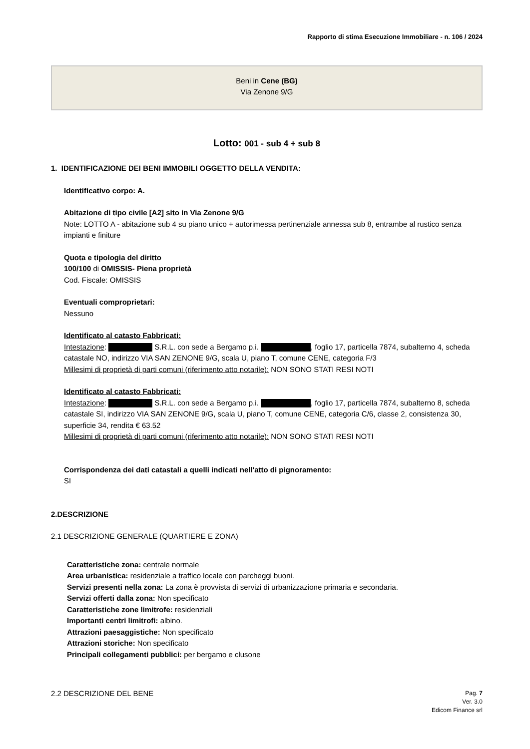Rapporto di stima Esecuzione Immobiliare - n. 106 / 2024
Beni in Cene (BG)
Via Zenone 9/G
Lotto: 001 - sub 4 + sub 8
1. IDENTIFICAZIONE DEI BENI IMMOBILI OGGETTO DELLA VENDITA:
Identificativo corpo: A.
Abitazione di tipo civile [A2] sito in Via Zenone 9/G
Note: LOTTO A - abitazione sub 4 su piano unico + autorimessa pertinenziale annessa sub 8, entrambe al rustico senza impianti e finiture
Quota e tipologia del diritto
100/100 di OMISSIS- Piena proprietà
Cod. Fiscale: OMISSIS
Eventuali comproprietari:
Nessuno
Identificato al catasto Fabbricati:
Intestazione: S.R.L. con sede a Bergamo p.i. , foglio 17, particella 7874, subalterno 4, scheda catastale NO, indirizzo VIA SAN ZENONE 9/G, scala U, piano T, comune CENE, categoria F/3
Millesimi di proprietà di parti comuni (riferimento atto notarile): NON SONO STATI RESI NOTI
Identificato al catasto Fabbricati:
Intestazione: S.R.L. con sede a Bergamo p.i. , foglio 17, particella 7874, subalterno 8, scheda catastale SI, indirizzo VIA SAN ZENONE 9/G, scala U, piano T, comune CENE, categoria C/6, classe 2, consistenza 30, superficie 34, rendita € 63.52
Millesimi di proprietà di parti comuni (riferimento atto notarile): NON SONO STATI RESI NOTI
Corrispondenza dei dati catastali a quelli indicati nell'atto di pignoramento:
SI
2.DESCRIZIONE
2.1 DESCRIZIONE GENERALE (QUARTIERE E ZONA)
Caratteristiche zona: centrale normale
Area urbanistica: residenziale a traffico locale con parcheggi buoni.
Servizi presenti nella zona: La zona è provvista di servizi di urbanizzazione primaria e secondaria.
Servizi offerti dalla zona: Non specificato
Caratteristiche zone limitrofe: residenziali
Importanti centri limitrofi: albino.
Attrazioni paesaggistiche: Non specificato
Attrazioni storiche: Non specificato
Principali collegamenti pubblici: per bergamo e clusone
2.2 DESCRIZIONE DEL BENE
Pag. 7
Ver. 3.0
Edicom Finance srl